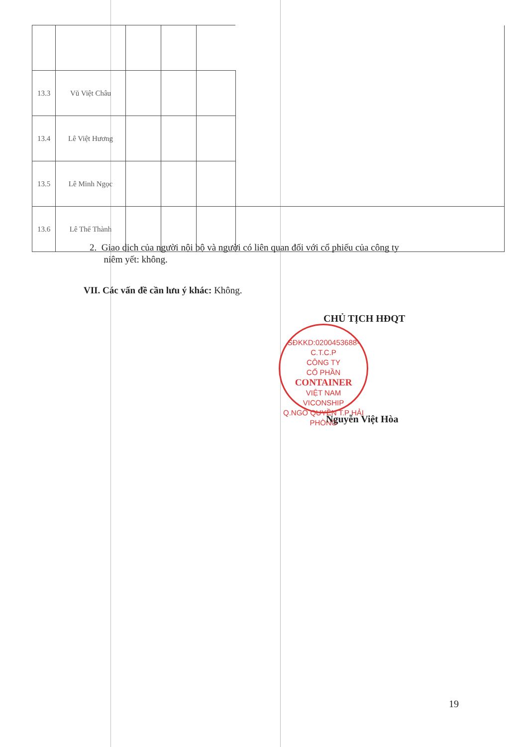| 13.3 | Vũ Việt Châu | | | | |
| 13.4 | Lê Việt Hương | | | | |
| 13.5 | Lê Minh Ngọc | | | | |
| 13.6 | Lê Thế Thành | | | | |
2. Giao dịch của người nội bộ và người có liên quan đối với cổ phiếu của công ty
niêm yết: không.
VII. Các vấn đề cần lưu ý khác: Không.
CHỦ TỊCH HĐQT
SĐKKD:0200453688-C.T.C.P
CÔNG TY
CỔ PHẦN
CONTAINER
VIỆT NAM
VICONSHIP
Q.NGÔ QUYỀN T.P HẢI PHÒNG
Nguyễn Việt Hòa
19